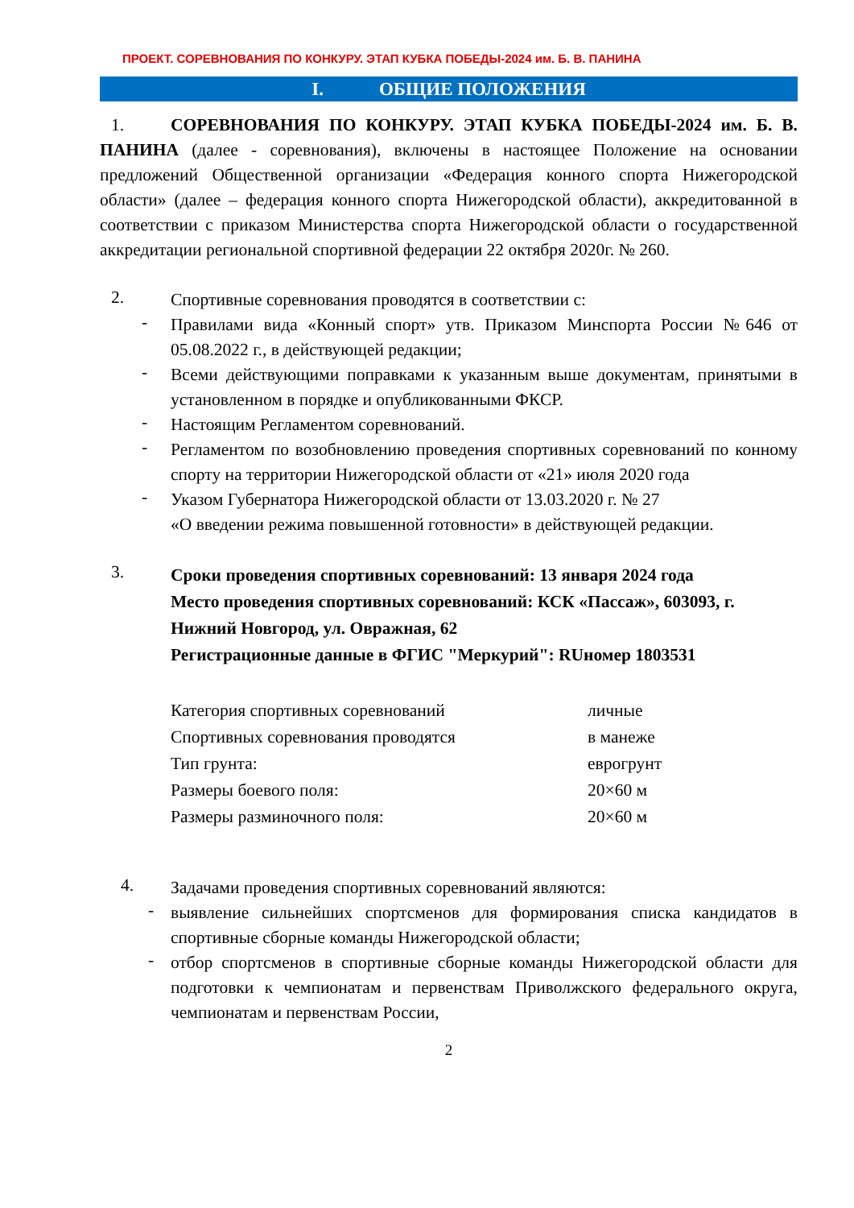ПРОЕКТ. СОРЕВНОВАНИЯ ПО КОНКУРУ. ЭТАП КУБКА ПОБЕДЫ-2024 им. Б. В. ПАНИНА
I. ОБЩИЕ ПОЛОЖЕНИЯ
1. СОРЕВНОВАНИЯ ПО КОНКУРУ. ЭТАП КУБКА ПОБЕДЫ-2024 им. Б. В. ПАНИНА (далее - соревнования), включены в настоящее Положение на основании предложений Общественной организации «Федерация конного спорта Нижегородской области» (далее – федерация конного спорта Нижегородской области), аккредитованной в соответствии с приказом Министерства спорта Нижегородской области о государственной аккредитации региональной спортивной федерации 22 октября 2020г. № 260.
2.
Спортивные соревнования проводятся в соответствии с:
-
Правилами вида «Конный спорт» утв. Приказом Минспорта России №646 от 05.08.2022 г., в действующей редакции;
-
Всеми действующими поправками к указанным выше документам, принятыми в установленном в порядке и опубликованными ФКСР.
-
Настоящим Регламентом соревнований.
-
Регламентом по возобновлению проведения спортивных соревнований по конному спорту на территории Нижегородской области от «21» июля 2020 года
-
Указом Губернатора Нижегородской области от 13.03.2020 г. № 27
«О введении режима повышенной готовности» в действующей редакции.
3.
Сроки проведения спортивных соревнований: 13 января 2024 года
Место проведения спортивных соревнований: КСК «Пассаж», 603093, г. Нижний Новгород, ул. Овражная, 62
Регистрационные данные в ФГИС "Меркурий": RUномер 1803531
| Категория спортивных соревнований | личные |
| Спортивных соревнования проводятся | в манеже |
| Тип грунта: | еврогрунт |
| Размеры боевого поля: | 20×60 м |
| Размеры разминочного поля: | 20×60 м |
4.
Задачами проведения спортивных соревнований являются:
-
выявление сильнейших спортсменов для формирования списка кандидатов в спортивные сборные команды Нижегородской области;
-
отбор спортсменов в спортивные сборные команды Нижегородской области для подготовки к чемпионатам и первенствам Приволжского федерального округа, чемпионатам и первенствам России,
2